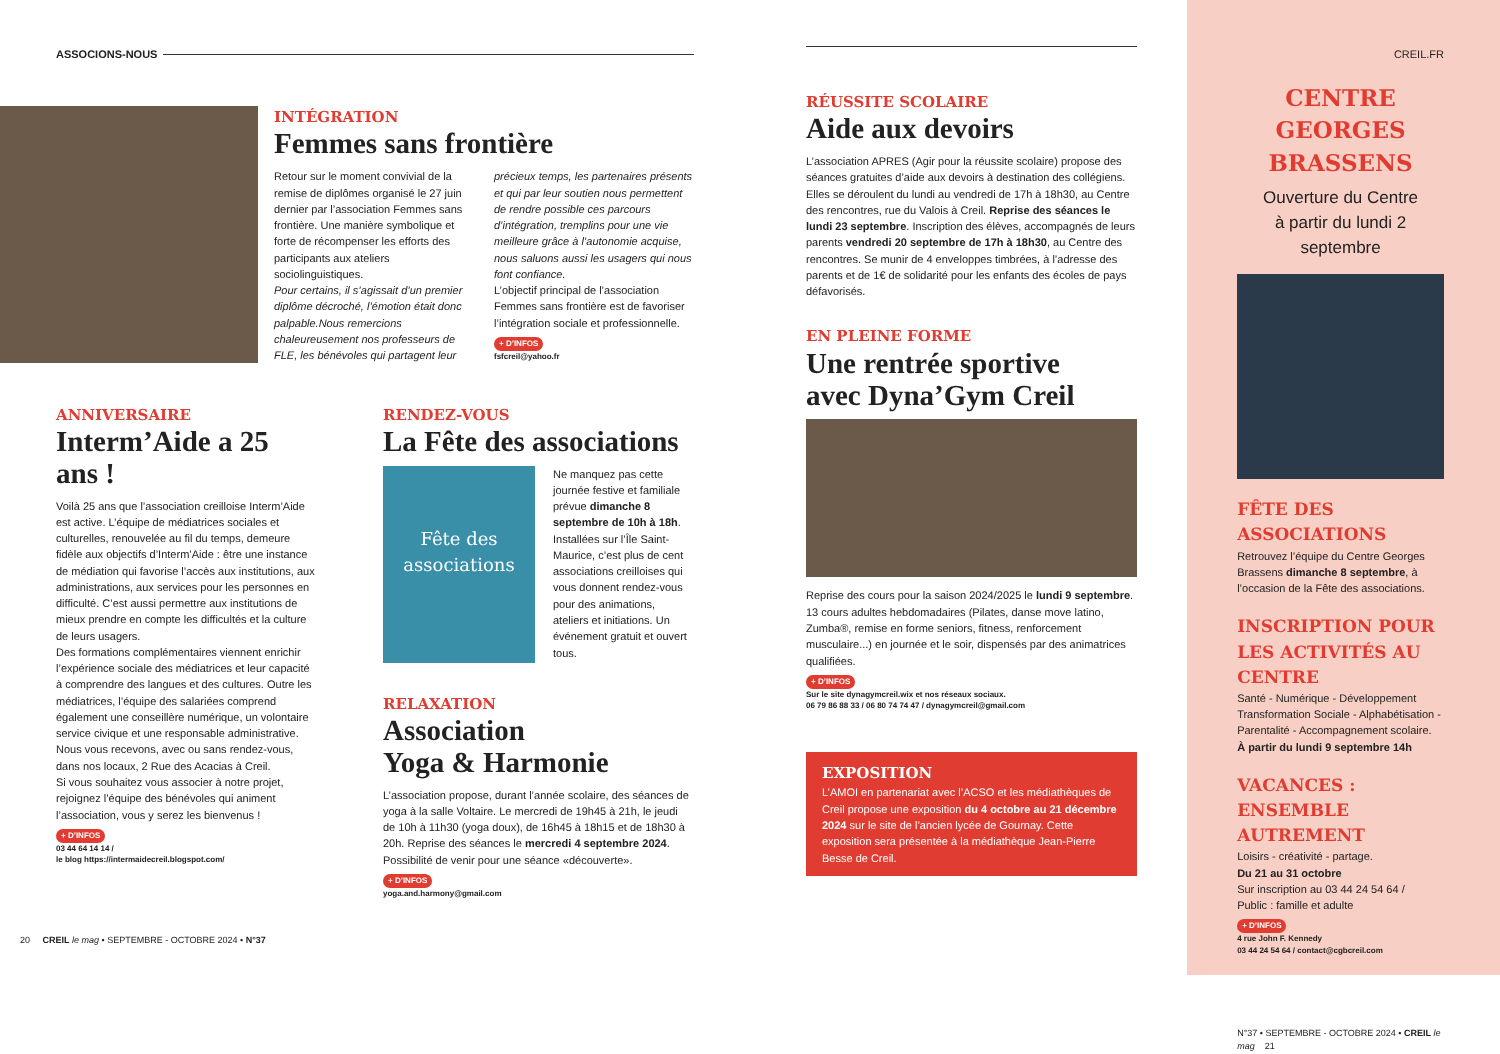ASSOCIONS-NOUS
INTÉGRATION
Femmes sans frontière
Retour sur le moment convivial de la remise de diplômes organisé le 27 juin dernier par l’association Femmes sans frontière. Une manière symbolique et forte de récompenser les efforts des participants aux ateliers sociolinguistiques.
Pour certains, il s’agissait d’un premier diplôme décroché, l’émotion était donc palpable.Nous remercions chaleureusement nos professeurs de FLE, les bénévoles qui partagent leur précieux temps, les partenaires présents et qui par leur soutien nous permettent de rendre possible ces parcours d’intégration, tremplins pour une vie meilleure grâce à l’autonomie acquise, nous saluons aussi les usagers qui nous font confiance.
L’objectif principal de l’association Femmes sans frontière est de favoriser l’intégration sociale et professionnelle.
+ D’INFOS
fsfcreil@yahoo.fr
ANNIVERSAIRE
Interm’Aide a 25 ans !
Voilà 25 ans que l’association creilloise Interm’Aide est active. L’équipe de médiatrices sociales et culturelles, renouvelée au fil du temps, demeure fidèle aux objectifs d’Interm’Aide : être une instance de médiation qui favorise l’accès aux institutions, aux administrations, aux services pour les personnes en difficulté. C’est aussi permettre aux institutions de mieux prendre en compte les difficultés et la culture de leurs usagers.
Des formations complémentaires viennent enrichir l’expérience sociale des médiatrices et leur capacité à comprendre des langues et des cultures. Outre les médiatrices, l’équipe des salariées comprend également une conseillère numérique, un volontaire service civique et une responsable administrative.
Nous vous recevons, avec ou sans rendez-vous, dans nos locaux, 2 Rue des Acacias à Creil.
Si vous souhaitez vous associer à notre projet, rejoignez l’équipe des bénévoles qui animent l’association, vous y serez les bienvenus !
+ D’INFOS
03 44 64 14 14 /
le blog https://intermaidecreil.blogspot.com/
RENDEZ-VOUS
La Fête des associations
Fête des associations
Ne manquez pas cette journée festive et familiale prévue dimanche 8 septembre de 10h à 18h. Installées sur l’Île Saint-Maurice, c’est plus de cent associations creilloises qui vous donnent rendez-vous pour des animations, ateliers et initiations. Un événement gratuit et ouvert tous.
RELAXATION
Association
Yoga & Harmonie
L’association propose, durant l’année scolaire, des séances de yoga à la salle Voltaire. Le mercredi de 19h45 à 21h, le jeudi de 10h à 11h30 (yoga doux), de 16h45 à 18h15 et de 18h30 à 20h. Reprise des séances le mercredi 4 septembre 2024. Possibilité de venir pour une séance «découverte».
+ D’INFOS
yoga.and.harmony@gmail.com
20 CREIL le mag • SEPTEMBRE - OCTOBRE 2024 • N°37
RÉUSSITE SCOLAIRE
Aide aux devoirs
L’association APRES (Agir pour la réussite scolaire) propose des séances gratuites d’aide aux devoirs à destination des collégiens. Elles se déroulent du lundi au vendredi de 17h à 18h30, au Centre des rencontres, rue du Valois à Creil. Reprise des séances le lundi 23 septembre. Inscription des élèves, accompagnés de leurs parents vendredi 20 septembre de 17h à 18h30, au Centre des rencontres. Se munir de 4 enveloppes timbrées, à l’adresse des parents et de 1€ de solidarité pour les enfants des écoles de pays défavorisés.
EN PLEINE FORME
Une rentrée sportive
avec Dyna’Gym Creil
Reprise des cours pour la saison 2024/2025 le lundi 9 septembre. 13 cours adultes hebdomadaires (Pilates, danse move latino, Zumba®, remise en forme seniors, fitness, renforcement musculaire...) en journée et le soir, dispensés par des animatrices qualifiées.
+ D’INFOS
Sur le site dynagymcreil.wix et nos réseaux sociaux.
06 79 86 88 33 / 06 80 74 74 47 / dynagymcreil@gmail.com
EXPOSITION
L’AMOI en partenariat avec l’ACSO et les médiathèques de Creil propose une exposition du 4 octobre au 21 décembre 2024 sur le site de l’ancien lycée de Gournay. Cette exposition sera présentée à la médiathèque Jean-Pierre Besse de Creil.
CREIL.FR
CENTRE
GEORGES BRASSENS
Ouverture du Centre
à partir du lundi 2 septembre
FÊTE DES ASSOCIATIONS
Retrouvez l’équipe du Centre Georges Brassens dimanche 8 septembre, à l’occasion de la Fête des associations.
INSCRIPTION POUR
LES ACTIVITÉS AU CENTRE
Santé - Numérique - Développement Transformation Sociale - Alphabétisation - Parentalité - Accompagnement scolaire.
À partir du lundi 9 septembre 14h
VACANCES :
ENSEMBLE AUTREMENT
Loisirs - créativité - partage.
Du 21 au 31 octobre
Sur inscription au 03 44 24 54 64 /
Public : famille et adulte
+ D’INFOS
4 rue John F. Kennedy
03 44 24 54 64 / contact@cgbcreil.com
N°37 • SEPTEMBRE - OCTOBRE 2024 • CREIL le mag 21